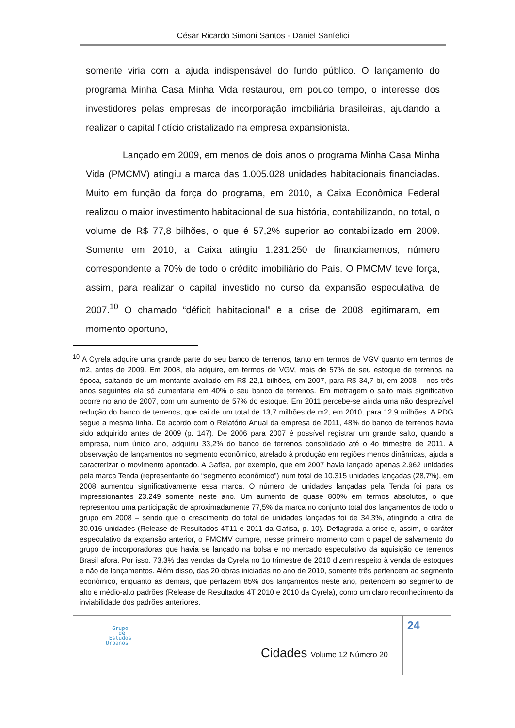César Ricardo Simoni Santos - Daniel Sanfelici
somente viria com a ajuda indispensável do fundo público. O lançamento do programa Minha Casa Minha Vida restaurou, em pouco tempo, o interesse dos investidores pelas empresas de incorporação imobiliária brasileiras, ajudando a realizar o capital fictício cristalizado na empresa expansionista.
Lançado em 2009, em menos de dois anos o programa Minha Casa Minha Vida (PMCMV) atingiu a marca das 1.005.028 unidades habitacionais financiadas. Muito em função da força do programa, em 2010, a Caixa Econômica Federal realizou o maior investimento habitacional de sua história, contabilizando, no total, o volume de R$ 77,8 bilhões, o que é 57,2% superior ao contabilizado em 2009. Somente em 2010, a Caixa atingiu 1.231.250 de financiamentos, número correspondente a 70% de todo o crédito imobiliário do País. O PMCMV teve força, assim, para realizar o capital investido no curso da expansão especulativa de 2007.<sup>10</sup> O chamado “déficit habitacional” e a crise de 2008 legitimaram, em momento oportuno,
<sup>10</sup> A Cyrela adquire uma grande parte do seu banco de terrenos, tanto em termos de VGV quanto em termos de m2, antes de 2009. Em 2008, ela adquire, em termos de VGV, mais de 57% de seu estoque de terrenos na época, saltando de um montante avaliado em R$ 22,1 bilhões, em 2007, para R$ 34,7 bi, em 2008 – nos três anos seguintes ela só aumentaria em 40% o seu banco de terrenos. Em metragem o salto mais significativo ocorre no ano de 2007, com um aumento de 57% do estoque. Em 2011 percebe-se ainda uma não desprezível redução do banco de terrenos, que cai de um total de 13,7 milhões de m2, em 2010, para 12,9 milhões. A PDG segue a mesma linha. De acordo com o Relatório Anual da empresa de 2011, 48% do banco de terrenos havia sido adquirido antes de 2009 (p. 147). De 2006 para 2007 é possível registrar um grande salto, quando a empresa, num único ano, adquiriu 33,2% do banco de terrenos consolidado até o 4o trimestre de 2011. A observação de lançamentos no segmento econômico, atrelado à produção em regiões menos dinâmicas, ajuda a caracterizar o movimento apontado. A Gafisa, por exemplo, que em 2007 havia lançado apenas 2.962 unidades pela marca Tenda (representante do “segmento econômico”) num total de 10.315 unidades lançadas (28,7%), em 2008 aumentou significativamente essa marca. O número de unidades lançadas pela Tenda foi para os impressionantes 23.249 somente neste ano. Um aumento de quase 800% em termos absolutos, o que representou uma participação de aproximadamente 77,5% da marca no conjunto total dos lançamentos de todo o grupo em 2008 – sendo que o crescimento do total de unidades lançadas foi de 34,3%, atingindo a cifra de 30.016 unidades (Release de Resultados 4T11 e 2011 da Gafisa, p. 10). Deflagrada a crise e, assim, o caráter especulativo da expansão anterior, o PMCMV cumpre, nesse primeiro momento com o papel de salvamento do grupo de incorporadoras que havia se lançado na bolsa e no mercado especulativo da aquisição de terrenos Brasil afora. Por isso, 73,3% das vendas da Cyrela no 1o trimestre de 2010 dizem respeito à venda de estoques e não de lançamentos. Além disso, das 20 obras iniciadas no ano de 2010, somente três pertencem ao segmento econômico, enquanto as demais, que perfazem 85% dos lançamentos neste ano, pertencem ao segmento de alto e médio-alto padrões (Release de Resultados 4T 2010 e 2010 da Cyrela), como um claro reconhecimento da inviabilidade dos padrões anteriores.
24
Grupo
de
Estudos
Urbanos
Cidades Volume 12 Número 20